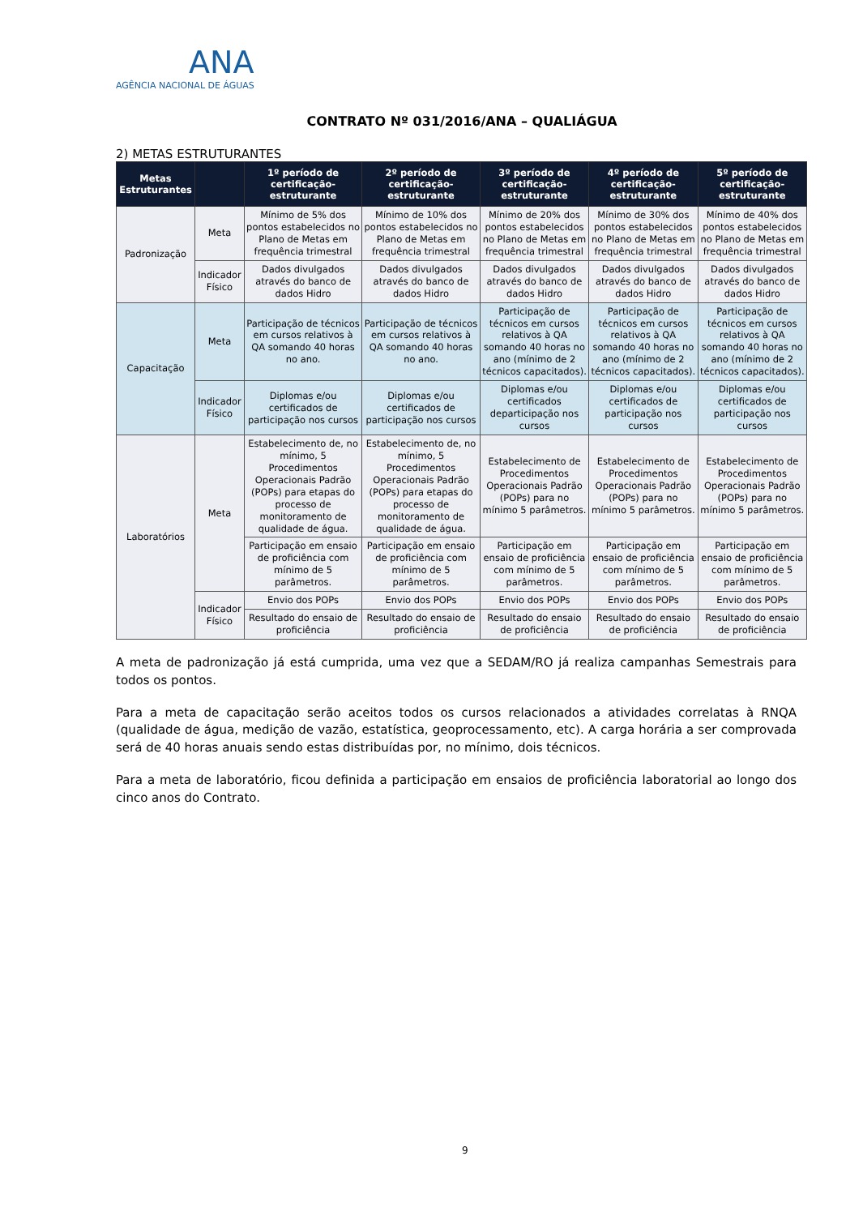ANA
AGÊNCIA NACIONAL DE ÁGUAS
CONTRATO Nº 031/2016/ANA – QUALIÁGUA
2) METAS ESTRUTURANTES
| Metas Estruturantes | | 1º período de certificação-estruturante | 2º período de certificação-estruturante | 3º período de certificação-estruturante | 4º período de certificação-estruturante | 5º período de certificação-estruturante |
| --- | --- | --- | --- | --- | --- | --- |
| Padronização | Meta | Mínimo de 5% dos pontos estabelecidos no Plano de Metas em frequência trimestral | Mínimo de 10% dos pontos estabelecidos no Plano de Metas em frequência trimestral | Mínimo de 20% dos pontos estabelecidos no Plano de Metas em frequência trimestral | Mínimo de 30% dos pontos estabelecidos no Plano de Metas em frequência trimestral | Mínimo de 40% dos pontos estabelecidos no Plano de Metas em frequência trimestral |
| | Indicador Físico | Dados divulgados através do banco de dados Hidro | Dados divulgados através do banco de dados Hidro | Dados divulgados através do banco de dados Hidro | Dados divulgados através do banco de dados Hidro | Dados divulgados através do banco de dados Hidro |
| Capacitação | Meta | Participação de técnicos em cursos relativos à QA somando 40 horas no ano. | Participação de técnicos em cursos relativos à QA somando 40 horas no ano. | Participação de técnicos em cursos relativos à QA somando 40 horas no ano (mínimo de 2 técnicos capacitados). | Participação de técnicos em cursos relativos à QA somando 40 horas no ano (mínimo de 2 técnicos capacitados). | Participação de técnicos em cursos relativos à QA somando 40 horas no ano (mínimo de 2 técnicos capacitados). |
| | Indicador Físico | Diplomas e/ou certificados de participação nos cursos | Diplomas e/ou certificados de participação nos cursos | Diplomas e/ou certificados departicipação nos cursos | Diplomas e/ou certificados de participação nos cursos | Diplomas e/ou certificados de participação nos cursos |
| Laboratórios | Meta | Estabelecimento de, no mínimo, 5 Procedimentos Operacionais Padrão (POPs) para etapas do processo de monitoramento de qualidade de água. | Estabelecimento de, no mínimo, 5 Procedimentos Operacionais Padrão (POPs) para etapas do processo de monitoramento de qualidade de água. | Estabelecimento de Procedimentos Operacionais Padrão (POPs) para no mínimo 5 parâmetros. | Estabelecimento de Procedimentos Operacionais Padrão (POPs) para no mínimo 5 parâmetros. | Estabelecimento de Procedimentos Operacionais Padrão (POPs) para no mínimo 5 parâmetros. |
| | | Participação em ensaio de proficiência com mínimo de 5 parâmetros. | Participação em ensaio de proficiência com mínimo de 5 parâmetros. | Participação em ensaio de proficiência com mínimo de 5 parâmetros. | Participação em ensaio de proficiência com mínimo de 5 parâmetros. | Participação em ensaio de proficiência com mínimo de 5 parâmetros. |
| | Indicador Físico | Envio dos POPs | Envio dos POPs | Envio dos POPs | Envio dos POPs | Envio dos POPs |
| | | Resultado do ensaio de proficiência | Resultado do ensaio de proficiência | Resultado do ensaio de proficiência | Resultado do ensaio de proficiência | Resultado do ensaio de proficiência |
A meta de padronização já está cumprida, uma vez que a SEDAM/RO já realiza campanhas Semestrais para todos os pontos.
Para a meta de capacitação serão aceitos todos os cursos relacionados a atividades correlatas à RNQA (qualidade de água, medição de vazão, estatística, geoprocessamento, etc). A carga horária a ser comprovada será de 40 horas anuais sendo estas distribuídas por, no mínimo, dois técnicos.
Para a meta de laboratório, ficou definida a participação em ensaios de proficiência laboratorial ao longo dos cinco anos do Contrato.
9